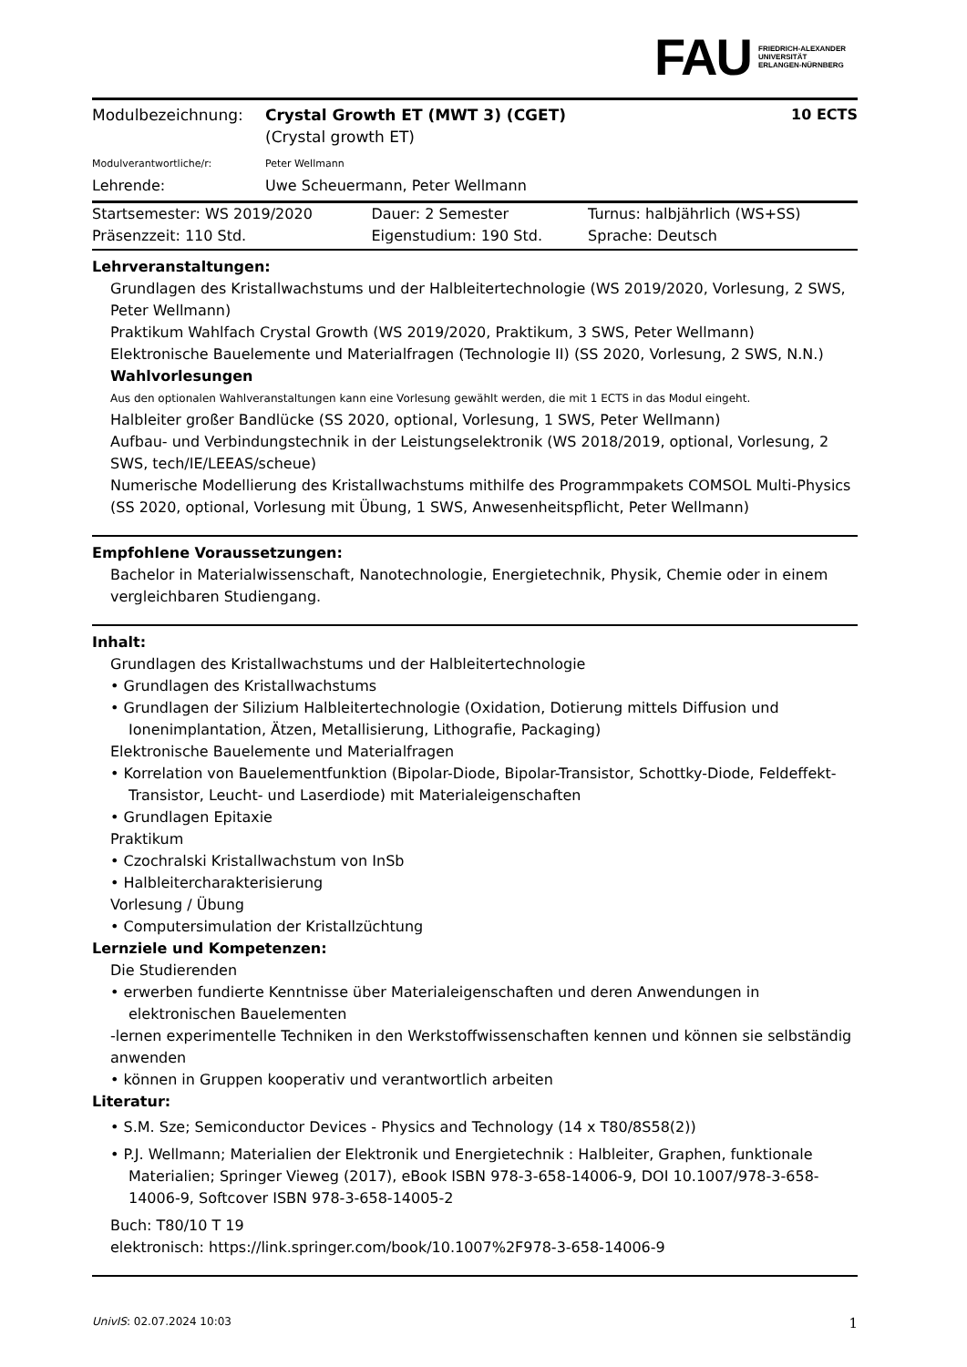FAU FRIEDRICH-ALEXANDER
UNIVERSITÄT
ERLANGEN-NÜRNBERG
| Modulbezeichnung: | Crystal Growth ET (MWT 3) (CGET) (Crystal growth ET) | 10 ECTS |
| Modulverantwortliche/r: | Peter Wellmann | |
| Lehrende: | Uwe Scheuermann, Peter Wellmann | |
| Startsemester: WS 2019/2020 | Dauer: 2 Semester | Turnus: halbjährlich (WS+SS) |
| Präsenzzeit: 110 Std. | Eigenstudium: 190 Std. | Sprache: Deutsch |
Lehrveranstaltungen:
Grundlagen des Kristallwachstums und der Halbleitertechnologie (WS 2019/2020, Vorlesung, 2 SWS, Peter Wellmann)
Praktikum Wahlfach Crystal Growth (WS 2019/2020, Praktikum, 3 SWS, Peter Wellmann)
Elektronische Bauelemente und Materialfragen (Technologie II) (SS 2020, Vorlesung, 2 SWS, N.N.)
Wahlvorlesungen
Aus den optionalen Wahlveranstaltungen kann eine Vorlesung gewählt werden, die mit 1 ECTS in das Modul eingeht.
Halbleiter großer Bandlücke (SS 2020, optional, Vorlesung, 1 SWS, Peter Wellmann)
Aufbau- und Verbindungstechnik in der Leistungselektronik (WS 2018/2019, optional, Vorlesung, 2 SWS, tech/IE/LEEAS/scheue)
Numerische Modellierung des Kristallwachstums mithilfe des Programmpakets COMSOL Multi-Physics (SS 2020, optional, Vorlesung mit Übung, 1 SWS, Anwesenheitspflicht, Peter Wellmann)
Empfohlene Voraussetzungen:
Bachelor in Materialwissenschaft, Nanotechnologie, Energietechnik, Physik, Chemie oder in einem vergleichbaren Studiengang.
Inhalt:
Grundlagen des Kristallwachstums und der Halbleitertechnologie
• Grundlagen des Kristallwachstums
• Grundlagen der Silizium Halbleitertechnologie (Oxidation, Dotierung mittels Diffusion und Ionenimplantation, Ätzen, Metallisierung, Lithografie, Packaging)
Elektronische Bauelemente und Materialfragen
• Korrelation von Bauelementfunktion (Bipolar-Diode, Bipolar-Transistor, Schottky-Diode, Feldeffekt-Transistor, Leucht- und Laserdiode) mit Materialeigenschaften
• Grundlagen Epitaxie
Praktikum
• Czochralski Kristallwachstum von InSb
• Halbleitercharakterisierung
Vorlesung / Übung
• Computersimulation der Kristallzüchtung
Lernziele und Kompetenzen:
Die Studierenden
• erwerben fundierte Kenntnisse über Materialeigenschaften und deren Anwendungen in elektronischen Bauelementen
-lernen experimentelle Techniken in den Werkstoffwissenschaften kennen und können sie selbständig anwenden
• können in Gruppen kooperativ und verantwortlich arbeiten
Literatur:
• S.M. Sze; Semiconductor Devices - Physics and Technology (14 x T80/8S58(2))
• P.J. Wellmann; Materialien der Elektronik und Energietechnik : Halbleiter, Graphen, funktionale Materialien; Springer Vieweg (2017), eBook ISBN 978-3-658-14006-9, DOI 10.1007/978-3-658-14006-9, Softcover ISBN 978-3-658-14005-2
Buch: T80/10 T 19
elektronisch: https://link.springer.com/book/10.1007%2F978-3-658-14006-9
UnivIS: 02.07.2024 10:03 1